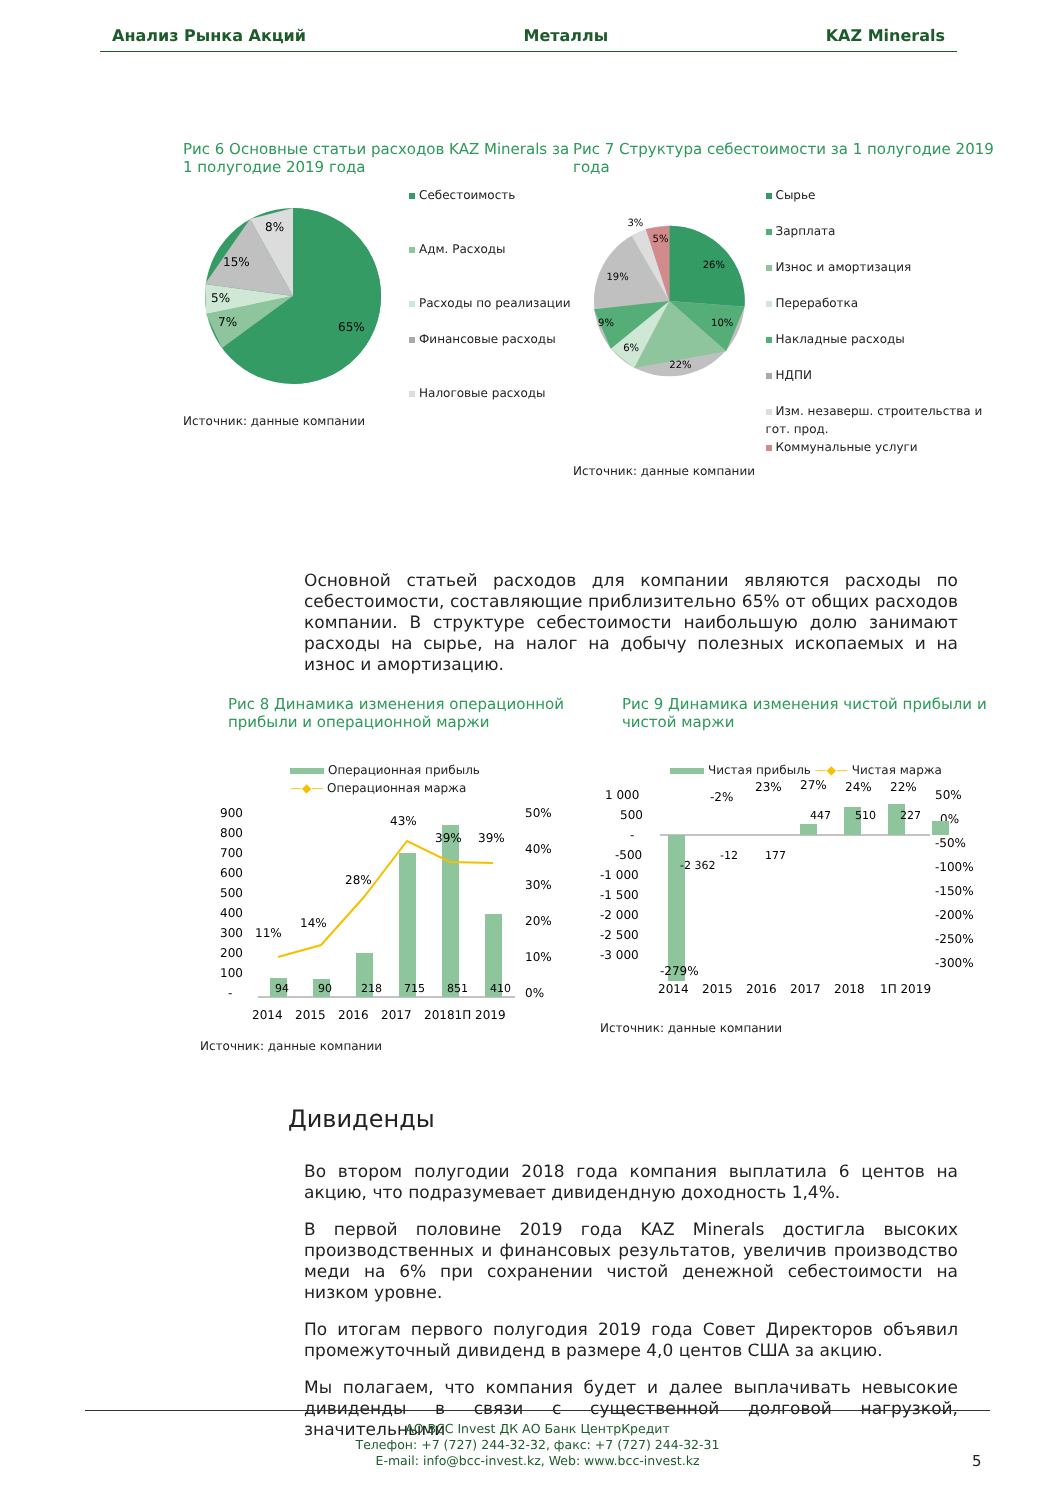Анализ Рынка Акций Металлы KAZ Minerals
Рис 6 Основные статьи расходов KAZ Minerals за 1 полугодие 2019 года
65%
7%
5%
15%
8%
Себестоимость
Адм. Расходы
Расходы по реализации
Финансовые расходы
Налоговые расходы
Источник: данные компании
Рис 7 Структура себестоимости за 1 полугодие 2019 года
26%
10%
22%
6%
9%
19%
3%
5%
Сырье
Зарплата
Износ и амортизация
Переработка
Накладные расходы
НДПИ
Изм. незаверш. строительства и гот. прод.
Коммунальные услуги
Источник: данные компании
Основной статьей расходов для компании являются расходы по себестоимости, составляющие приблизительно 65% от общих расходов компании. В структуре себестоимости наибольшую долю занимают расходы на сырье, на налог на добычу полезных ископаемых и на износ и амортизацию.
Рис 8 Динамика изменения операционной прибыли и операционной маржи
Операционная прибыль
—◆— Операционная маржа
900
800
700
600
500
400
300
200
100
-
50%
40%
30%
20%
10%
0%
11%
14%
28%
43%
39%
39%
2014
2015
2016
2017
20181П 2019
94
90
218
715
851
410
Источник: данные компании
Рис 9 Динамика изменения чистой прибыли и чистой маржи
Чистая прибыль —◆— Чистая маржа
1 000
500
-
-500
-1 000
-1 500
-2 000
-2 500
-3 000
50%
0%
-50%
-100%
-150%
-200%
-250%
-300%
-279%
-2%
23%
27%
24%
22%
2014
2015
2016
2017
2018
1П 2019
-2 362
-12
177
447
510
227
Источник: данные компании
Дивиденды
Во втором полугодии 2018 года компания выплатила 6 центов на акцию, что подразумевает дивидендную доходность 1,4%.
В первой половине 2019 года KAZ Minerals достигла высоких производственных и финансовых результатов, увеличив производство меди на 6% при сохранении чистой денежной себестоимости на низком уровне.
По итогам первого полугодия 2019 года Совет Директоров объявил промежуточный дивиденд в размере 4,0 центов США за акцию.
Мы полагаем, что компания будет и далее выплачивать невысокие дивиденды в связи с существенной долговой нагрузкой, значительными
АО BCC Invest ДК АО Банк ЦентрКредит
Телефон: +7 (727) 244-32-32, факс: +7 (727) 244-32-31
E-mail: info@bcc-invest.kz, Web: www.bcc-invest.kz
5